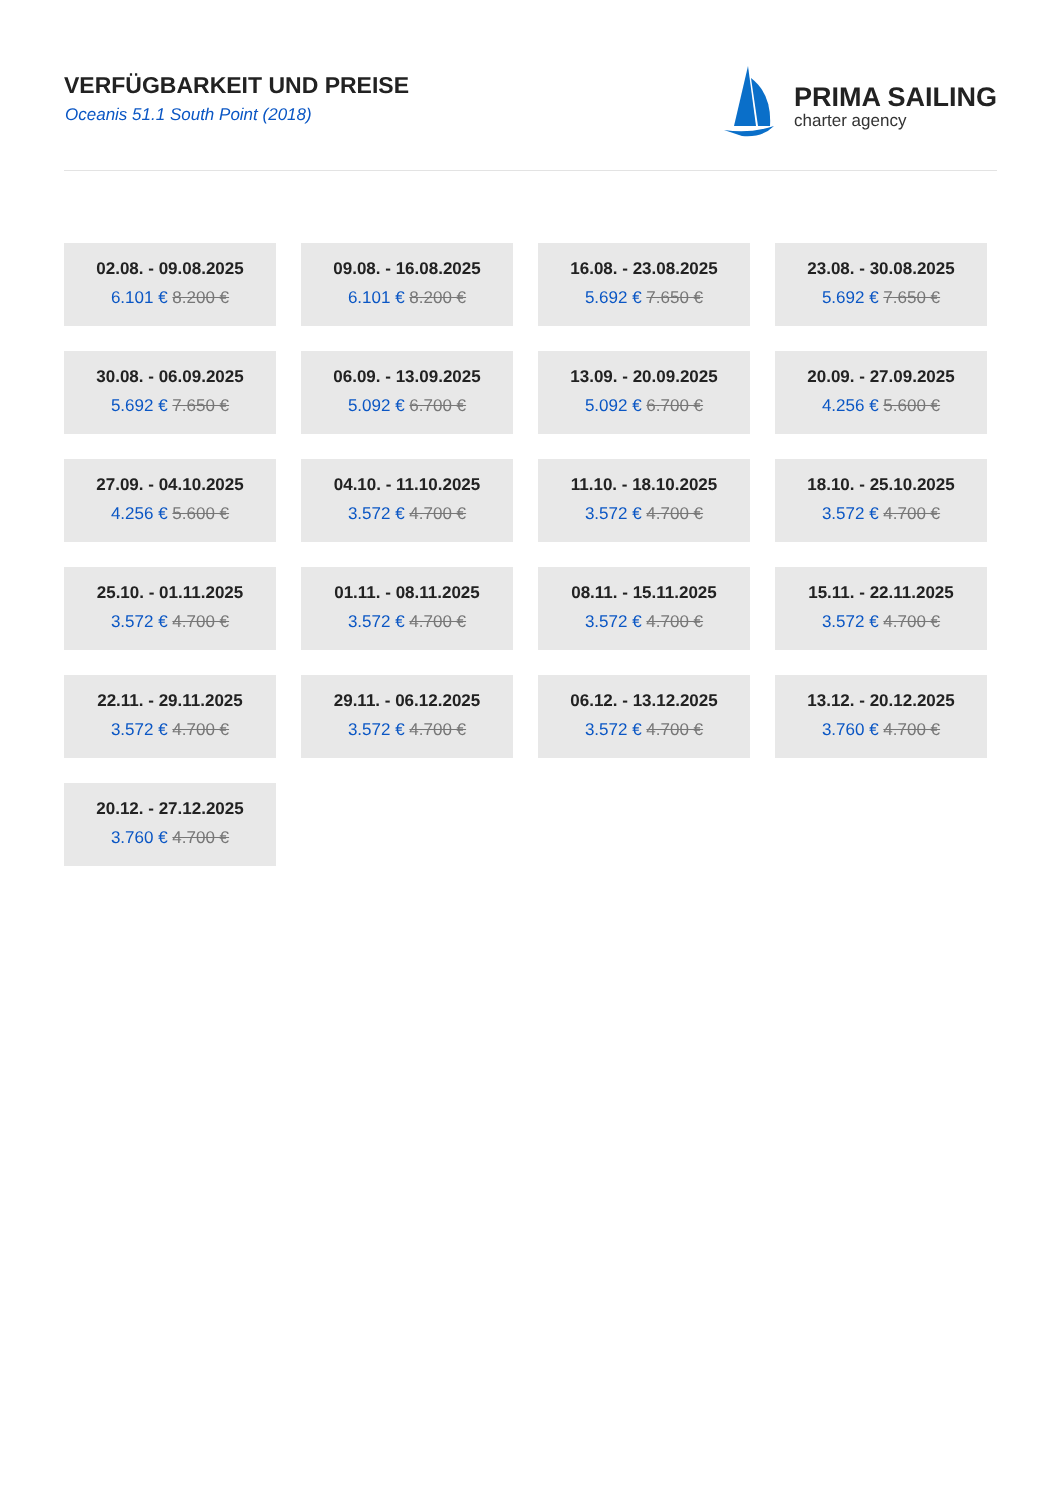VERFÜGBARKEIT UND PREISE
Oceanis 51.1 South Point (2018)
PRIMA SAILING
charter agency
02.08. - 09.08.2025
6.101 € 8.200 €
09.08. - 16.08.2025
6.101 € 8.200 €
16.08. - 23.08.2025
5.692 € 7.650 €
23.08. - 30.08.2025
5.692 € 7.650 €
30.08. - 06.09.2025
5.692 € 7.650 €
06.09. - 13.09.2025
5.092 € 6.700 €
13.09. - 20.09.2025
5.092 € 6.700 €
20.09. - 27.09.2025
4.256 € 5.600 €
27.09. - 04.10.2025
4.256 € 5.600 €
04.10. - 11.10.2025
3.572 € 4.700 €
11.10. - 18.10.2025
3.572 € 4.700 €
18.10. - 25.10.2025
3.572 € 4.700 €
25.10. - 01.11.2025
3.572 € 4.700 €
01.11. - 08.11.2025
3.572 € 4.700 €
08.11. - 15.11.2025
3.572 € 4.700 €
15.11. - 22.11.2025
3.572 € 4.700 €
22.11. - 29.11.2025
3.572 € 4.700 €
29.11. - 06.12.2025
3.572 € 4.700 €
06.12. - 13.12.2025
3.572 € 4.700 €
13.12. - 20.12.2025
3.760 € 4.700 €
20.12. - 27.12.2025
3.760 € 4.700 €